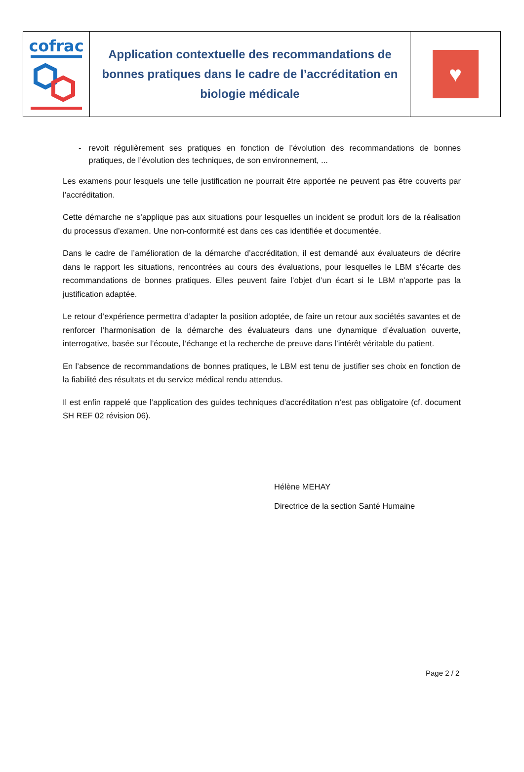| cofrac | Application contextuelle des recommandations de bonnes pratiques dans le cadre de l’accréditation en biologie médicale | ♥ |
- revoit régulièrement ses pratiques en fonction de l’évolution des recommandations de bonnes pratiques, de l’évolution des techniques, de son environnement, ...
Les examens pour lesquels une telle justification ne pourrait être apportée ne peuvent pas être couverts par l’accréditation.
Cette démarche ne s’applique pas aux situations pour lesquelles un incident se produit lors de la réalisation du processus d’examen. Une non-conformité est dans ces cas identifiée et documentée.
Dans le cadre de l’amélioration de la démarche d’accréditation, il est demandé aux évaluateurs de décrire dans le rapport les situations, rencontrées au cours des évaluations, pour lesquelles le LBM s’écarte des recommandations de bonnes pratiques. Elles peuvent faire l’objet d’un écart si le LBM n’apporte pas la justification adaptée.
Le retour d’expérience permettra d’adapter la position adoptée, de faire un retour aux sociétés savantes et de renforcer l’harmonisation de la démarche des évaluateurs dans une dynamique d’évaluation ouverte, interrogative, basée sur l’écoute, l’échange et la recherche de preuve dans l’intérêt véritable du patient.
En l’absence de recommandations de bonnes pratiques, le LBM est tenu de justifier ses choix en fonction de la fiabilité des résultats et du service médical rendu attendus.
Il est enfin rappelé que l’application des guides techniques d’accréditation n’est pas obligatoire (cf. document SH REF 02 révision 06).
Hélène MEHAY
Directrice de la section Santé Humaine
Page 2 / 2